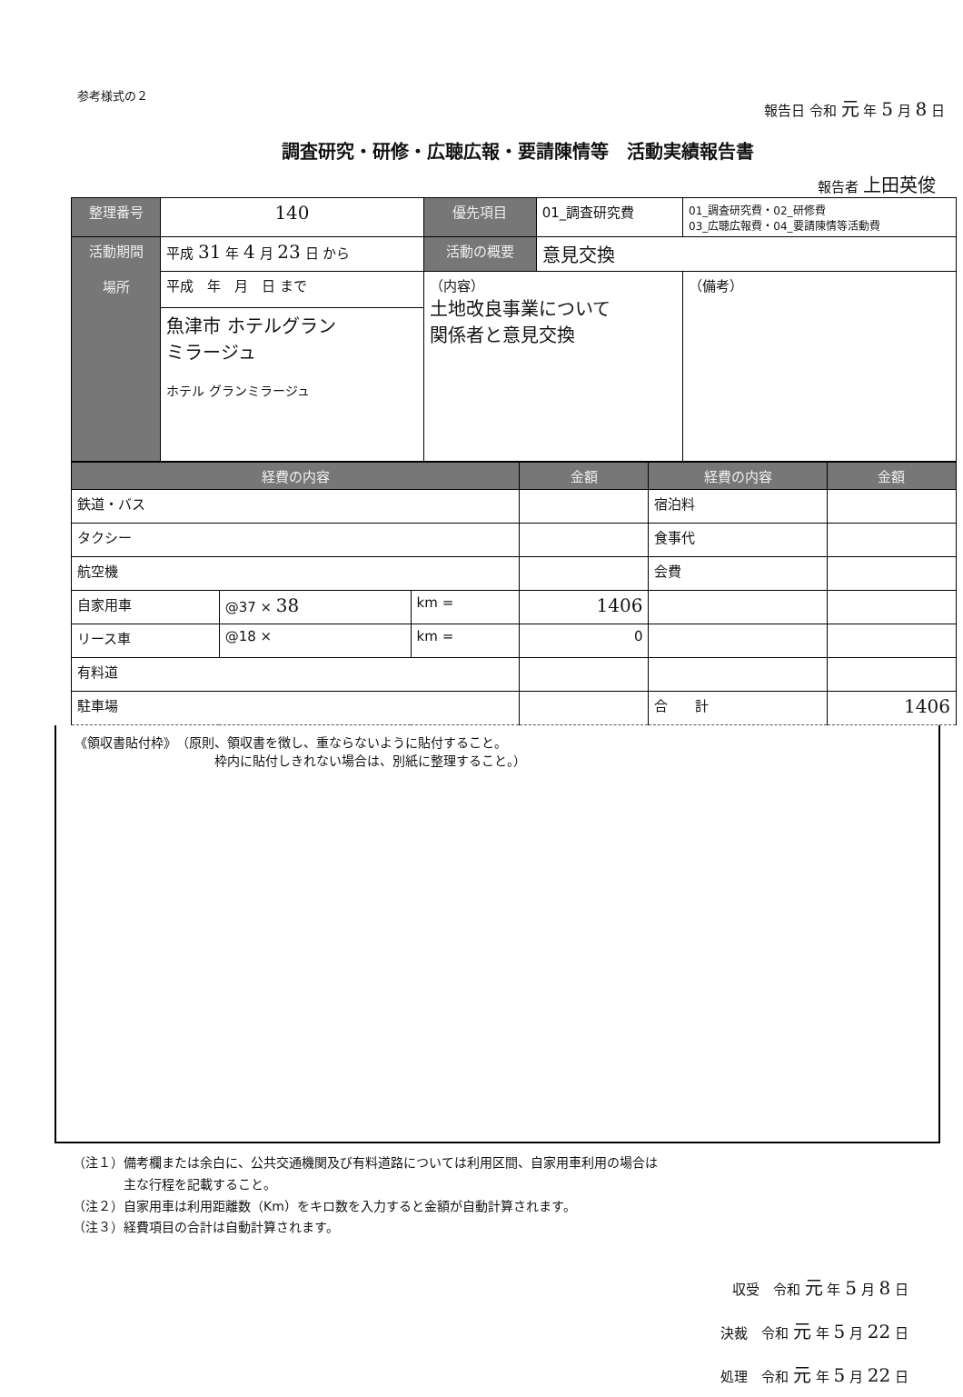参考様式の２
報告日 令和 元 年 5 月 8 日
調査研究・研修・広聴広報・要請陳情等　活動実績報告書
報告者 上田英俊
| 整理番号 | 140 | 優先項目 | 01_調査研究費 | 01_調査研究費・02_研修費 03_広聴広報費・04_要請陳情等活動費 |
| 活動期間 場所 | 平成 31 年 4 月 23 日 から | 活動の概要 | 意見交換 | |
| | 平成 年 月 日 まで | （内容） 土地改良事業について 関係者と意見交換 | | （備考） |
| | 魚津市 ホテルグラン ミラージュ ホテル グランミラージュ | | | |
| 経費の内容 | | | 金額 | 経費の内容 | 金額 |
| --- | --- | --- | --- | --- | --- |
| 鉄道・バス | | | | 宿泊料 | |
| タクシー | | | | 食事代 | |
| 航空機 | | | | 会費 | |
| 自家用車 | @37 × 38 | km = | 1406 | | |
| リース車 | @18 × | km = | 0 | | |
| 有料道 | | | | | |
| 駐車場 | | | | 合 計 | 1406 |
《領収書貼付枠》　（原則、領収書を徴し、重ならないように貼付すること。
　　　　　　　　　　　枠内に貼付しきれない場合は、別紙に整理すること。）
（注１）備考欄または余白に、公共交通機関及び有料道路については利用区間、自家用車利用の場合は
　　　　主な行程を記載すること。
（注２）自家用車は利用距離数（Km）をキロ数を入力すると金額が自動計算されます。
（注３）経費項目の合計は自動計算されます。
収受　令和 元 年 5 月 8 日
決裁　令和 元 年 5 月 22 日
処理　令和 元 年 5 月 22 日